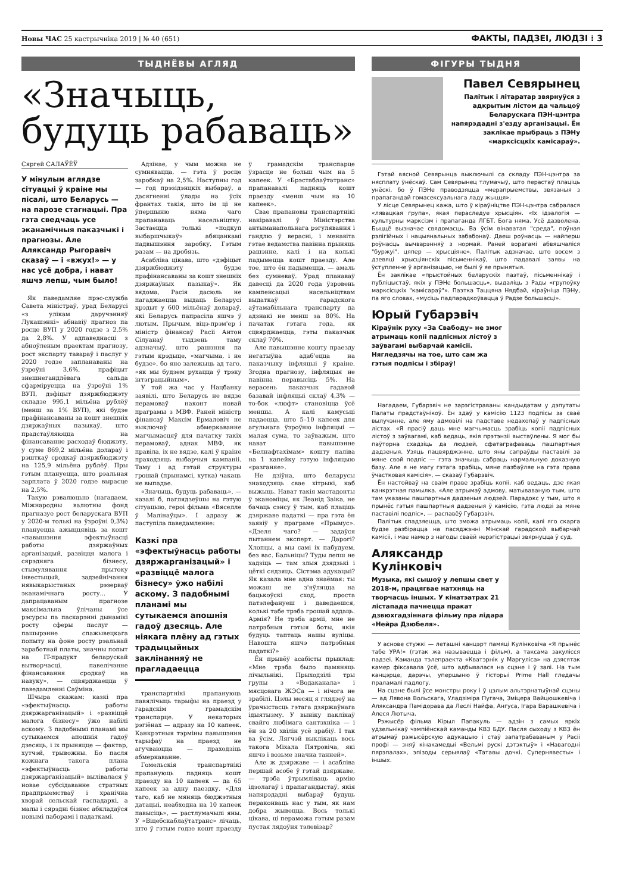Новы ЧАС 25 кастрычніка 2019 | № 40 (651) ФАКТЫ, ПАДЗЕІ, ЛЮДЗІ ⁞ 3
ТЫДНЁВЫ АГЛЯД
«Значыць, будуць рабаваць»
Сяргей САЛАЎЁЎ
У мінулым аглядзе сітуацыі ў краіне мы пісалі, што Беларусь — на парозе стагнацыі. Пра гэта сведчаць усе эканамічныя паказчыкі і прагнозы. Але Аляксандр Рыгоравіч сказаў — і «вжух!» — у нас усё добра, і нават яшчэ лепш, чым было!
Як паведамляе прэс-служба Савета міністраў, урад Беларусі «з улікам даручэнняў Лукашэнкі» абнавіў прагноз па росце ВУП у 2020 годзе з 2,5% да 2,8%. У адпаведнасці з абноўленым праектам прагнозу, рост экспарту тавараў і паслуг у 2020 годзе запланаваны на ўзроўні 3,6%, прафіцыт знешнегандлёвага сальда сфарміруецца на ўзроўні 1% ВУП, дэфіцыт дзяржбюджэту складзе 995,1 мільёна рублёў (менш за 1% ВУП), які будзе прафінансаваны за кошт знешніх дзяржаўных пазыкаў, што прадстаўляюцца на фінансаванне расходаў бюджэту, у суме 869,2 мільёна долараў і рэшткаў сродкаў дзяржбюджэту на 125,9 мільёна рублёў. Пры гэтым плануецца, што рэальная зарплата ў 2020 годзе вырасце на 2,5%.
Такую рэвалюцыю (нагадаем, Міжнародны валютны фонд прагназуе рост беларускага ВУП у 2020-м толькі на ўзроўні 0,3%) плануецца ажыццявіць за кошт «павышэння эфектыўнасці работы дзяржаўных арганізацый, развіцця малога і сярэдняга бізнесу, стымулявання прытоку інвестыцый, задзейнічання нявыкарыстаных рэзерваў эканамічнага росту... У дапрацаваным прагнозе максімальна ўлічаны ўсе рэсурсы па паскарэнні дынамікі росту сферы паслуг — пашырэнне спажывецкага попыту на фоне росту рэальнай заработнай платы, значны попыт на IT-прадукт беларускай вытворчасці, павелічэнне фінансавання сродкаў на навуку», — сцвярджаецца ў паведамленні Саўміна.
Шчыра скажам: казкі пра «эфектыўнасць работы дзяржарганізацый» і «развіццё малога бізнесу» ўжо набілі аскому. З падобнымі планамі мы сутыкаемся апошнія гадоў дзесяць, і іх прыняцце — фактар, хутчэй, трывожны. Бо пасля кожнага такога плана «эфектыўнасць работы дзяржарганізацый» вылівалася ў новае субсідаванне стратных прадпрыемстваў і хранічна хворай сельскай гаспадаркі, а малы і сярэдні бізнес абкладаўся новымі паборамі і падаткамі.
Адзінае, у чым можна не сумнявацца, — гэта ў росце заробкаў на 2,5%. Наступны год — год прэзідэнцкіх выбараў, а дасягненні ўлады на ўсіх франтах такія, што ім ці не ўпершыню няма чаго прапанаваць насельніцтву. Застаецца толькі «подкуп выбаршчыкаў» абяцанкамі падвышэння заробку. Гэтым разам — на дробязь.
Асабліва цікава, што «дэфіцыт дзяржбюджэту будзе прафінансаваны за кошт знешніх дзяржаўных пазыкаў». Як вядома, Расія дасюль не пагаджаецца выдаць Беларусі крэдыт у 600 мільёнаў долараў, які Беларусь папрасіла яшчэ ў лютым. Прычым, віцэ-прэм'ер і міністр фінансаў Расіі Антон Сілуанаў тыдзень таму адзначыў, што рашэння па гэтым крэдыце, «магчыма, і не будзе», бо яно залежыць ад таго, «як мы будзем рухацца ў трэку інтэграцыйным».
У той жа час у Нацбанку заявілі, што Беларусь не вядзе перамоваў наконт новай праграмы з МВФ. Раней міністр фінансаў Максім Ермаловіч не выключаў абмеркаванне магчымасцяў для пачатку такіх перамоваў, аднак МВФ, як правіла, іх не вядзе, калі ў краіне праходзяць выбарчыя кампаніі. Таму і ад гэтай структуры грошай (прынамсі, хутка) чакаць не выпадае.
«Значыць, будуць рабаваць», — казалі б, паглядзеўшы на гэтую сітуацыю, героі фільма «Вяселле ў Малінаўцы». І адразу ж паступіла паведамленне:
Казкі пра «эфектыўнасць работы дзяржарганізацый» і «развіццё малога бізнесу» ўжо набілі аскому. З падобнымі планамі мы сутыкаемся апошнія гадоў дзесяць. Але ніякага плёну ад гэтых традыцыйных заклінанняў не прагладаецца
транспартнікі прапануюць павялічыць тарыфы на праезд у гарадскім грамадскім транспарце. У некаторых рэгіёнах — адразу на 10 капеек. Канкрэтныя тэрміны павышэння тарыфаў на праезд не агучваюцца — праходзіць абмеркаванне.
Гомельскія транспартнікі прапануюць падняць кошт праезду на 10 капеек — да 65 капеек за адну паездку. «Для таго, каб не мяняць бюджэтныя датацыі, неабходна на 10 капеек павысіць», — растлумачылі яны. У «Віцебскаблаўтатранс» лічаць, што ў гэтым годзе кошт праезду ў грамадскім транспарце ўзрасце не больш чым на 5 капеек. У «Брэстаблаўтатранс» прапанавалі падняць кошт праезду «менш чым на 10 капеек».
Свае прапановы транспартнікі накіравалі ў Міністэрства антыманапольнага рэгулявання і гандлю ў верасні, і менавіта гэтае ведамства павінна прыняць рашэнне, калі і на колькі падымецца кошт праезду. Але тое, што ён падымецца, — амаль без сумневаў. Урад планаваў давесці да 2020 года ўзровень кампенсацыі насельніцтвам выдаткаў гарадскога аўтамабільнага транспарту да адзнакі не менш за 80%. На пачатак гэтага года, як сцвярджаецца, гэты паказчык склаў 70%.
Але павышэнне кошту праезду негатыўна адаб'ецца на паказчыку інфляцыі ў краіне. Згодна прагнозу, інфляцыя не павінна перавысіць 5%. На верасень паказчык гадавой базавай інфляцыі склаў 4,3% — то-бок «люфт» становіцца ўсё меншы. А калі камусьці падаецца, што 5–10 капеек для агульнага ўзроўню інфляцыі — малая сума, то заўважым, што нават павышэнне «Белнафтахімам» кошту паліва на 1 капейку гэтую інфляцыю «разганяе».
Не дзіўна, што беларусы знаходзяць свае хітрыкі, каб выжыць. Нават такія мастадонты ў эканоміцы, як Леанід Заіка, не бачаць сэнсу ў тым, каб плаціць дзяржаве падаткі — пра гэта ён заявіў у праграме «Прымус». «Дзеля чаго? — задаўся пытаннем эксперт. — Дарогі? Хлопцы, а мы самі іх пабудуем, без вас. Бальніцы? Туды лепш не хадзіць — там злыя дзядзькі і цёткі сядзяць. Сістэма адукацыі? Як казала мне адна знаёмая: ты можаш не з'яўляцца на бацькоўскі сход, проста патэлефануеш і даведаешся, колькі табе трэба грошай аддаць. Армія? Не трэба арміі, мне не патрэбныя гэтыя боты, якія будуць таптаць нашы вуліцы. Навошта яшчэ патрэбныя падаткі?»
Ён прывёў асабісты прыклад: «Мне трэба было памяняць лічыльнікі. Прыходзілі тры групы з «Водаканала» і мясцовага ЖЭСа — і нічога не зрабілі. Цэлы месяц я глядзеў на ўрачыстасць гэтага дзяржаўнага ідыятызму. У выніку паклікаў свайго любімага сантэхніка — і ён за 20 хвілін усё зрабіў. І так ва ўсім. Лягчэй выклікаць вось такога Міхала Пятровіча, які яшчэ і возьме значна танней».
Але ж дзяржаве — і асабліва першай асобе ў гэтай дзяржаве, — трэба ўтрымліваць армію ідэолагаў і прапагандыстаў, якія напярэдадні выбараў будуць пераконваць нас у тым, як нам добра жывецца. Вось толькі цікава, ці пераможа гэтым разам пустая лядоўня тэлевізар?
ФІГУРЫ ТЫДНЯ
Павел Севярынец
Палітык і літаратар звярнуўся з адкрытым лістом да чальцоў Беларускага ПЭН-цэнтра напярэдадні з'езду арганізацыі. Ён заклікае прыбраць з ПЭНу «марксісцкіх камісараў».
Гэтай вясной Севярынца выключылі са складу ПЭН-цэнтра за няспла­ту ўнёскаў. Сам Севярынец тлумачыў, што перастаў плаціць унёскі, бо ў ПЭНе праводзяцца «мерапрыемствы, звязаныя з прапагандай гомасексуальнага ладу жыцця».
У лісце Севярынец кажа, што ў кіраўніцтве ПЭН-цэнтра сабралася «лявацкая група», якая пераследуе хрысціян. «Іх ідэалогія — культурны марксізм і прапаганда ЛГБТ. Бога няма. Усё дазволена. Быццё вызначае свядомасць. Ва ўсім вінаватая "среда", поўная рэлігійных і нацыянальных забабонаў. Даеш роўнасць — найперш роўнасць вычварэнняў з нормай. Раней ворагамі абвяшчаліся "буржуі", цяпер — хрысціяне». Палітык адзначае, што восем з дзевяці хрысціянскіх пісьменнікаў, што падавалі заявы на ўступленне ў арганізацыю, не былі ў яе прынятыя.
Ён заклікае «прыстойных беларускіх паэтаў, пісьменнікаў і публіцыстаў, якіх у ПЭНе большасць», выдаліць з Рады «групоўку марксісцкіх "камісараў"». Паэтка Таццяна Нядбай, кіраўніца ПЭНу, па яго словах, «мусіць падпарадкоўвацца ў Радзе большасці».
Юрый Губарэвіч
Кіраўнік руху «За Свабоду» не змог атрымаць копіі падпісных лістоў з заўвагамі выбарчай камісіі. Нягледзячы на тое, што сам жа гэтыя подпісы і збіраў!
Нагадаем, Губарэвіч не зарэгістраваны кандыдатам у дэпутаты Палаты прадстаўнікоў. Ён здаў у камісію 1123 подпісы за сваё вылучэнне, але яму адмовілі на падставе недахопаў у падпісных лістах. «Я прасіў даць мне магчымасць зрабіць копіі падпісных лістоў з заўвагамі, каб ведаць, якія прэтэнзіі выстаўлены. Я мог бы паўторна схадзіць да людзей, сфатаграфаваць пашпартныя дадзеныя. Узяць пацвярджэнне, што яны сапраўды паставілі за мяне свой подпіс — гэта значыць сабраць нармальную доказную базу. Але я не магу гэтага зрабіць, мяне пазбаўляе на гэта права ўчастковая камісія», — сказаў Губарэвіч.
Ён настойваў на сваім праве зрабіць копіі, каб ведаць, дзе якая канкрэтная памылка. «Але атрымаў адмову, матываваную тым, што там указаны пашпартныя дадзеныя людзей. Парадокс у тым, што я прынёс гэтыя пашпартныя дадзеныя ў камісію, гэта людзі за мяне паставілі подпіс», — распавёў Губарэвіч.
Палітык спадзяецца, што зможа атрымаць копіі, калі яго скарга будзе разбірацца на пасяджэнні Мінскай гарадской выбарчай камісіі, і мае намер з нагоды сваёй нерэгістрацыі звярнуцца ў суд.
Аляксандр Кулінковіч
Музыка, які сышоў у лепшы свет у 2018-м, працягвае натхняць на творчасць іншых. У кінатэатрах 21 лістапада пачнецца пракат дзвюхгадзіннага фільму пра лідара «Нейра Дзюбеля».
У аснове стужкі — леташні канцэрт памяці Кулінковіча «Я прынёс табе УРА!» (гэтак жа называецца і фільм), а таксама закулісся падзеі. Каманда тэлепраекта «Кватэрнік у Маргуліса» на дзясятак камер фіксавала ўсё, што адбывалася на сцэне і ў залі. На тым канцэрце, дарэчы, упершыню ў гісторыі Prime Hall гледачы праламалі падлогу.
На сцэне былі ўсе монстры року і ў цэлым альтэрнатыўнай сцэны — ад Лявона Вольскага, Уладзіміра Пугача, Зміцера Вайцюшкевіча і Аляксандра Памідорава да Леслі Найфа, Ангуса, Ігара Варашкевіча і Алеся Лютыча.
Рэжысёр фільма Кірыл Папакуль — адзін з самых яркіх удзельнікаў чэмпіёнскай каманды КВЗ БДУ. Пасля сыходу з КВЗ ён атрымаў рэжысёрскую адукацыю і стаў запатрабаваным у Расіі профі — зняў кінакамедыі «Вельмі рускі дэтэктыў» і «Навагодні пярэпалах», эпізоды серыялаў «Татавы дочкі. Супернявесты» і іншых.